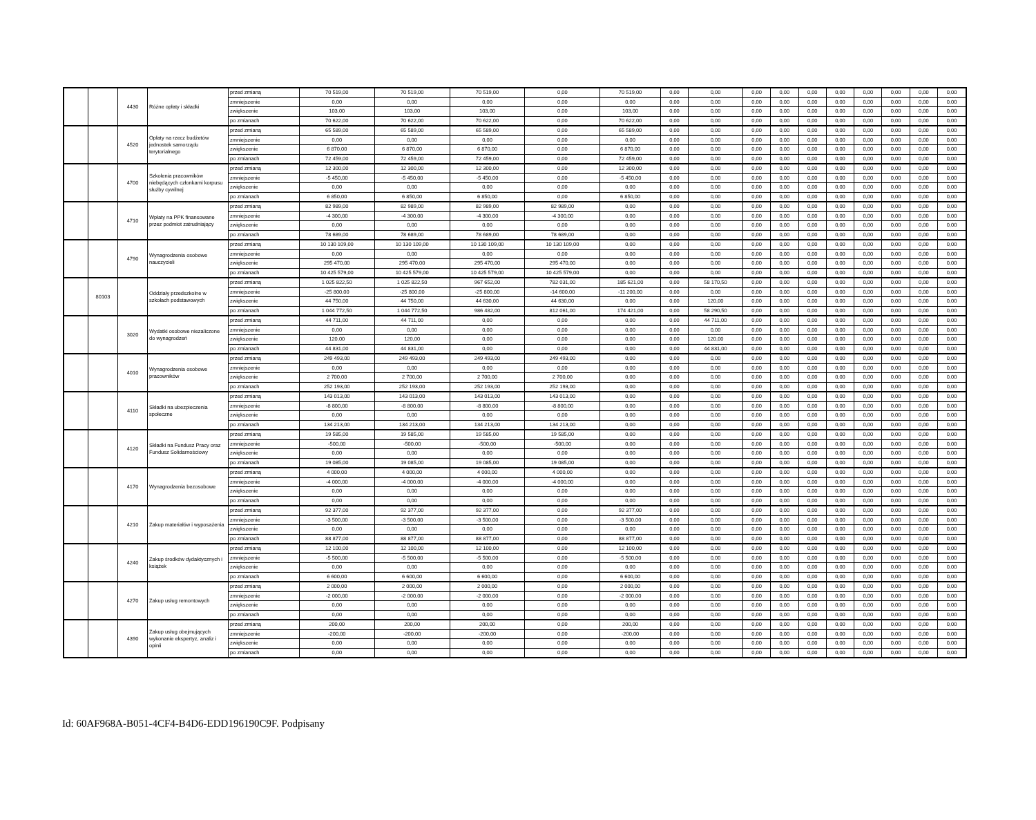| | | 4430 | Różne opłaty i składki | przed zmianą | 70 519,00 | 70 519,00 | 70 519,00 | 0,00 | 70 519,00 | 0,00 | 0,00 | 0,00 | 0,00 | 0,00 | 0,00 | 0,00 | 0,00 | 0,00 | 0,00 |
| | | | | zmniejszenie | 0,00 | 0,00 | 0,00 | 0,00 | 0,00 | 0,00 | 0,00 | 0,00 | 0,00 | 0,00 | 0,00 | 0,00 | 0,00 | 0,00 | 0,00 |
| | | | | zwiększenie | 103,00 | 103,00 | 103,00 | 0,00 | 103,00 | 0,00 | 0,00 | 0,00 | 0,00 | 0,00 | 0,00 | 0,00 | 0,00 | 0,00 | 0,00 |
| | | | | po zmianach | 70 622,00 | 70 622,00 | 70 622,00 | 0,00 | 70 622,00 | 0,00 | 0,00 | 0,00 | 0,00 | 0,00 | 0,00 | 0,00 | 0,00 | 0,00 | 0,00 |
| | | 4520 | Opłaty na rzecz budżetów jednostek samorządu terytorialnego | przed zmianą | 65 589,00 | 65 589,00 | 65 589,00 | 0,00 | 65 589,00 | 0,00 | 0,00 | 0,00 | 0,00 | 0,00 | 0,00 | 0,00 | 0,00 | 0,00 | 0,00 |
| | | | | zmniejszenie | 0,00 | 0,00 | 0,00 | 0,00 | 0,00 | 0,00 | 0,00 | 0,00 | 0,00 | 0,00 | 0,00 | 0,00 | 0,00 | 0,00 | 0,00 |
| | | | | zwiększenie | 6 870,00 | 6 870,00 | 6 870,00 | 0,00 | 6 870,00 | 0,00 | 0,00 | 0,00 | 0,00 | 0,00 | 0,00 | 0,00 | 0,00 | 0,00 | 0,00 |
| | | | | po zmianach | 72 459,00 | 72 459,00 | 72 459,00 | 0,00 | 72 459,00 | 0,00 | 0,00 | 0,00 | 0,00 | 0,00 | 0,00 | 0,00 | 0,00 | 0,00 | 0,00 |
| | | 4700 | Szkolenia pracowników niebędących członkami korpusu służby cywilnej | przed zmianą | 12 300,00 | 12 300,00 | 12 300,00 | 0,00 | 12 300,00 | 0,00 | 0,00 | 0,00 | 0,00 | 0,00 | 0,00 | 0,00 | 0,00 | 0,00 | 0,00 |
| | | | | zmniejszenie | -5 450,00 | -5 450,00 | -5 450,00 | 0,00 | -5 450,00 | 0,00 | 0,00 | 0,00 | 0,00 | 0,00 | 0,00 | 0,00 | 0,00 | 0,00 | 0,00 |
| | | | | zwiększenie | 0,00 | 0,00 | 0,00 | 0,00 | 0,00 | 0,00 | 0,00 | 0,00 | 0,00 | 0,00 | 0,00 | 0,00 | 0,00 | 0,00 | 0,00 |
| | | | | po zmianach | 6 850,00 | 6 850,00 | 6 850,00 | 0,00 | 6 850,00 | 0,00 | 0,00 | 0,00 | 0,00 | 0,00 | 0,00 | 0,00 | 0,00 | 0,00 | 0,00 |
| | | 4710 | Wpłaty na PPK finansowane przez podmiot zatrudniający | przed zmianą | 82 989,00 | 82 989,00 | 82 989,00 | 82 989,00 | 0,00 | 0,00 | 0,00 | 0,00 | 0,00 | 0,00 | 0,00 | 0,00 | 0,00 | 0,00 | 0,00 |
| | | | | zmniejszenie | -4 300,00 | -4 300,00 | -4 300,00 | -4 300,00 | 0,00 | 0,00 | 0,00 | 0,00 | 0,00 | 0,00 | 0,00 | 0,00 | 0,00 | 0,00 | 0,00 |
| | | | | zwiększenie | 0,00 | 0,00 | 0,00 | 0,00 | 0,00 | 0,00 | 0,00 | 0,00 | 0,00 | 0,00 | 0,00 | 0,00 | 0,00 | 0,00 | 0,00 |
| | | | | po zmianach | 78 689,00 | 78 689,00 | 78 689,00 | 78 689,00 | 0,00 | 0,00 | 0,00 | 0,00 | 0,00 | 0,00 | 0,00 | 0,00 | 0,00 | 0,00 | 0,00 |
| | | 4790 | Wynagrodzenia osobowe nauczycieli | przed zmianą | 10 130 109,00 | 10 130 109,00 | 10 130 109,00 | 10 130 109,00 | 0,00 | 0,00 | 0,00 | 0,00 | 0,00 | 0,00 | 0,00 | 0,00 | 0,00 | 0,00 | 0,00 |
| | | | | zmniejszenie | 0,00 | 0,00 | 0,00 | 0,00 | 0,00 | 0,00 | 0,00 | 0,00 | 0,00 | 0,00 | 0,00 | 0,00 | 0,00 | 0,00 | 0,00 |
| | | | | zwiększenie | 295 470,00 | 295 470,00 | 295 470,00 | 295 470,00 | 0,00 | 0,00 | 0,00 | 0,00 | 0,00 | 0,00 | 0,00 | 0,00 | 0,00 | 0,00 | 0,00 |
| | | | | po zmianach | 10 425 579,00 | 10 425 579,00 | 10 425 579,00 | 10 425 579,00 | 0,00 | 0,00 | 0,00 | 0,00 | 0,00 | 0,00 | 0,00 | 0,00 | 0,00 | 0,00 | 0,00 |
| | 80103 | | Oddziały przedszkolne w szkołach podstawowych | przed zmianą | 1 025 822,50 | 1 025 822,50 | 967 652,00 | 782 031,00 | 185 621,00 | 0,00 | 58 170,50 | 0,00 | 0,00 | 0,00 | 0,00 | 0,00 | 0,00 | 0,00 | 0,00 |
| | | | | zmniejszenie | -25 800,00 | -25 800,00 | -25 800,00 | -14 600,00 | -11 200,00 | 0,00 | 0,00 | 0,00 | 0,00 | 0,00 | 0,00 | 0,00 | 0,00 | 0,00 | 0,00 |
| | | | | zwiększenie | 44 750,00 | 44 750,00 | 44 630,00 | 44 630,00 | 0,00 | 0,00 | 120,00 | 0,00 | 0,00 | 0,00 | 0,00 | 0,00 | 0,00 | 0,00 | 0,00 |
| | | | | po zmianach | 1 044 772,50 | 1 044 772,50 | 986 482,00 | 812 061,00 | 174 421,00 | 0,00 | 58 290,50 | 0,00 | 0,00 | 0,00 | 0,00 | 0,00 | 0,00 | 0,00 | 0,00 |
| | | 3020 | Wydatki osobowe niezaliczone do wynagrodzeń | przed zmianą | 44 711,00 | 44 711,00 | 0,00 | 0,00 | 0,00 | 0,00 | 44 711,00 | 0,00 | 0,00 | 0,00 | 0,00 | 0,00 | 0,00 | 0,00 | 0,00 |
| | | | | zmniejszenie | 0,00 | 0,00 | 0,00 | 0,00 | 0,00 | 0,00 | 0,00 | 0,00 | 0,00 | 0,00 | 0,00 | 0,00 | 0,00 | 0,00 | 0,00 |
| | | | | zwiększenie | 120,00 | 120,00 | 0,00 | 0,00 | 0,00 | 0,00 | 120,00 | 0,00 | 0,00 | 0,00 | 0,00 | 0,00 | 0,00 | 0,00 | 0,00 |
| | | | | po zmianach | 44 831,00 | 44 831,00 | 0,00 | 0,00 | 0,00 | 0,00 | 44 831,00 | 0,00 | 0,00 | 0,00 | 0,00 | 0,00 | 0,00 | 0,00 | 0,00 |
| | | 4010 | Wynagrodzenia osobowe pracowników | przed zmianą | 249 493,00 | 249 493,00 | 249 493,00 | 249 493,00 | 0,00 | 0,00 | 0,00 | 0,00 | 0,00 | 0,00 | 0,00 | 0,00 | 0,00 | 0,00 | 0,00 |
| | | | | zmniejszenie | 0,00 | 0,00 | 0,00 | 0,00 | 0,00 | 0,00 | 0,00 | 0,00 | 0,00 | 0,00 | 0,00 | 0,00 | 0,00 | 0,00 | 0,00 |
| | | | | zwiększenie | 2 700,00 | 2 700,00 | 2 700,00 | 2 700,00 | 0,00 | 0,00 | 0,00 | 0,00 | 0,00 | 0,00 | 0,00 | 0,00 | 0,00 | 0,00 | 0,00 |
| | | | | po zmianach | 252 193,00 | 252 193,00 | 252 193,00 | 252 193,00 | 0,00 | 0,00 | 0,00 | 0,00 | 0,00 | 0,00 | 0,00 | 0,00 | 0,00 | 0,00 | 0,00 |
| | | 4110 | Składki na ubezpieczenia społeczne | przed zmianą | 143 013,00 | 143 013,00 | 143 013,00 | 143 013,00 | 0,00 | 0,00 | 0,00 | 0,00 | 0,00 | 0,00 | 0,00 | 0,00 | 0,00 | 0,00 | 0,00 |
| | | | | zmniejszenie | -8 800,00 | -8 800,00 | -8 800,00 | -8 800,00 | 0,00 | 0,00 | 0,00 | 0,00 | 0,00 | 0,00 | 0,00 | 0,00 | 0,00 | 0,00 | 0,00 |
| | | | | zwiększenie | 0,00 | 0,00 | 0,00 | 0,00 | 0,00 | 0,00 | 0,00 | 0,00 | 0,00 | 0,00 | 0,00 | 0,00 | 0,00 | 0,00 | 0,00 |
| | | | | po zmianach | 134 213,00 | 134 213,00 | 134 213,00 | 134 213,00 | 0,00 | 0,00 | 0,00 | 0,00 | 0,00 | 0,00 | 0,00 | 0,00 | 0,00 | 0,00 | 0,00 |
| | | 4120 | Składki na Fundusz Pracy oraz Fundusz Solidarnościowy | przed zmianą | 19 585,00 | 19 585,00 | 19 585,00 | 19 585,00 | 0,00 | 0,00 | 0,00 | 0,00 | 0,00 | 0,00 | 0,00 | 0,00 | 0,00 | 0,00 | 0,00 |
| | | | | zmniejszenie | -500,00 | -500,00 | -500,00 | -500,00 | 0,00 | 0,00 | 0,00 | 0,00 | 0,00 | 0,00 | 0,00 | 0,00 | 0,00 | 0,00 | 0,00 |
| | | | | zwiększenie | 0,00 | 0,00 | 0,00 | 0,00 | 0,00 | 0,00 | 0,00 | 0,00 | 0,00 | 0,00 | 0,00 | 0,00 | 0,00 | 0,00 | 0,00 |
| | | | | po zmianach | 19 085,00 | 19 085,00 | 19 085,00 | 19 085,00 | 0,00 | 0,00 | 0,00 | 0,00 | 0,00 | 0,00 | 0,00 | 0,00 | 0,00 | 0,00 | 0,00 |
| | | 4170 | Wynagrodzenia bezosobowe | przed zmianą | 4 000,00 | 4 000,00 | 4 000,00 | 4 000,00 | 0,00 | 0,00 | 0,00 | 0,00 | 0,00 | 0,00 | 0,00 | 0,00 | 0,00 | 0,00 | 0,00 |
| | | | | zmniejszenie | -4 000,00 | -4 000,00 | -4 000,00 | -4 000,00 | 0,00 | 0,00 | 0,00 | 0,00 | 0,00 | 0,00 | 0,00 | 0,00 | 0,00 | 0,00 | 0,00 |
| | | | | zwiększenie | 0,00 | 0,00 | 0,00 | 0,00 | 0,00 | 0,00 | 0,00 | 0,00 | 0,00 | 0,00 | 0,00 | 0,00 | 0,00 | 0,00 | 0,00 |
| | | | | po zmianach | 0,00 | 0,00 | 0,00 | 0,00 | 0,00 | 0,00 | 0,00 | 0,00 | 0,00 | 0,00 | 0,00 | 0,00 | 0,00 | 0,00 | 0,00 |
| | | 4210 | Zakup materiałów i wyposażenia | przed zmianą | 92 377,00 | 92 377,00 | 92 377,00 | 0,00 | 92 377,00 | 0,00 | 0,00 | 0,00 | 0,00 | 0,00 | 0,00 | 0,00 | 0,00 | 0,00 | 0,00 |
| | | | | zmniejszenie | -3 500,00 | -3 500,00 | -3 500,00 | 0,00 | -3 500,00 | 0,00 | 0,00 | 0,00 | 0,00 | 0,00 | 0,00 | 0,00 | 0,00 | 0,00 | 0,00 |
| | | | | zwiększenie | 0,00 | 0,00 | 0,00 | 0,00 | 0,00 | 0,00 | 0,00 | 0,00 | 0,00 | 0,00 | 0,00 | 0,00 | 0,00 | 0,00 | 0,00 |
| | | | | po zmianach | 88 877,00 | 88 877,00 | 88 877,00 | 0,00 | 88 877,00 | 0,00 | 0,00 | 0,00 | 0,00 | 0,00 | 0,00 | 0,00 | 0,00 | 0,00 | 0,00 |
| | | 4240 | Zakup środków dydaktycznych i książek | przed zmianą | 12 100,00 | 12 100,00 | 12 100,00 | 0,00 | 12 100,00 | 0,00 | 0,00 | 0,00 | 0,00 | 0,00 | 0,00 | 0,00 | 0,00 | 0,00 | 0,00 |
| | | | | zmniejszenie | -5 500,00 | -5 500,00 | -5 500,00 | 0,00 | -5 500,00 | 0,00 | 0,00 | 0,00 | 0,00 | 0,00 | 0,00 | 0,00 | 0,00 | 0,00 | 0,00 |
| | | | | zwiększenie | 0,00 | 0,00 | 0,00 | 0,00 | 0,00 | 0,00 | 0,00 | 0,00 | 0,00 | 0,00 | 0,00 | 0,00 | 0,00 | 0,00 | 0,00 |
| | | | | po zmianach | 6 600,00 | 6 600,00 | 6 600,00 | 0,00 | 6 600,00 | 0,00 | 0,00 | 0,00 | 0,00 | 0,00 | 0,00 | 0,00 | 0,00 | 0,00 | 0,00 |
| | | 4270 | Zakup usług remontowych | przed zmianą | 2 000,00 | 2 000,00 | 2 000,00 | 0,00 | 2 000,00 | 0,00 | 0,00 | 0,00 | 0,00 | 0,00 | 0,00 | 0,00 | 0,00 | 0,00 | 0,00 |
| | | | | zmniejszenie | -2 000,00 | -2 000,00 | -2 000,00 | 0,00 | -2 000,00 | 0,00 | 0,00 | 0,00 | 0,00 | 0,00 | 0,00 | 0,00 | 0,00 | 0,00 | 0,00 |
| | | | | zwiększenie | 0,00 | 0,00 | 0,00 | 0,00 | 0,00 | 0,00 | 0,00 | 0,00 | 0,00 | 0,00 | 0,00 | 0,00 | 0,00 | 0,00 | 0,00 |
| | | | | po zmianach | 0,00 | 0,00 | 0,00 | 0,00 | 0,00 | 0,00 | 0,00 | 0,00 | 0,00 | 0,00 | 0,00 | 0,00 | 0,00 | 0,00 | 0,00 |
| | | 4390 | Zakup usług obejmujących wykonanie ekspertyz, analiz i opinii | przed zmianą | 200,00 | 200,00 | 200,00 | 0,00 | 200,00 | 0,00 | 0,00 | 0,00 | 0,00 | 0,00 | 0,00 | 0,00 | 0,00 | 0,00 | 0,00 |
| | | | | zmniejszenie | -200,00 | -200,00 | -200,00 | 0,00 | -200,00 | 0,00 | 0,00 | 0,00 | 0,00 | 0,00 | 0,00 | 0,00 | 0,00 | 0,00 | 0,00 |
| | | | | zwiększenie | 0,00 | 0,00 | 0,00 | 0,00 | 0,00 | 0,00 | 0,00 | 0,00 | 0,00 | 0,00 | 0,00 | 0,00 | 0,00 | 0,00 | 0,00 |
| | | | | po zmianach | 0,00 | 0,00 | 0,00 | 0,00 | 0,00 | 0,00 | 0,00 | 0,00 | 0,00 | 0,00 | 0,00 | 0,00 | 0,00 | 0,00 | 0,00 |
Id: 60AF968A-B051-4CF4-B4D6-EDD196190C9F. Podpisany